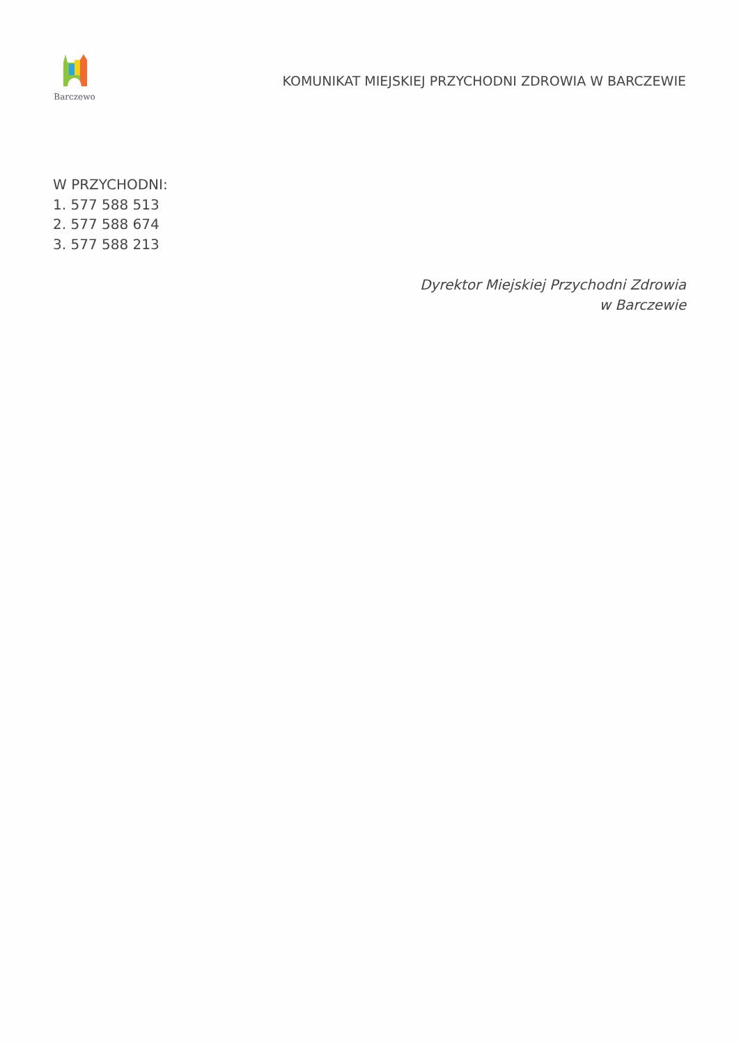Barczewo
KOMUNIKAT MIEJSKIEJ PRZYCHODNI ZDROWIA W BARCZEWIE
W PRZYCHODNI:
1. 577 588 513
2. 577 588 674
3. 577 588 213
Dyrektor Miejskiej Przychodni Zdrowia
w Barczewie